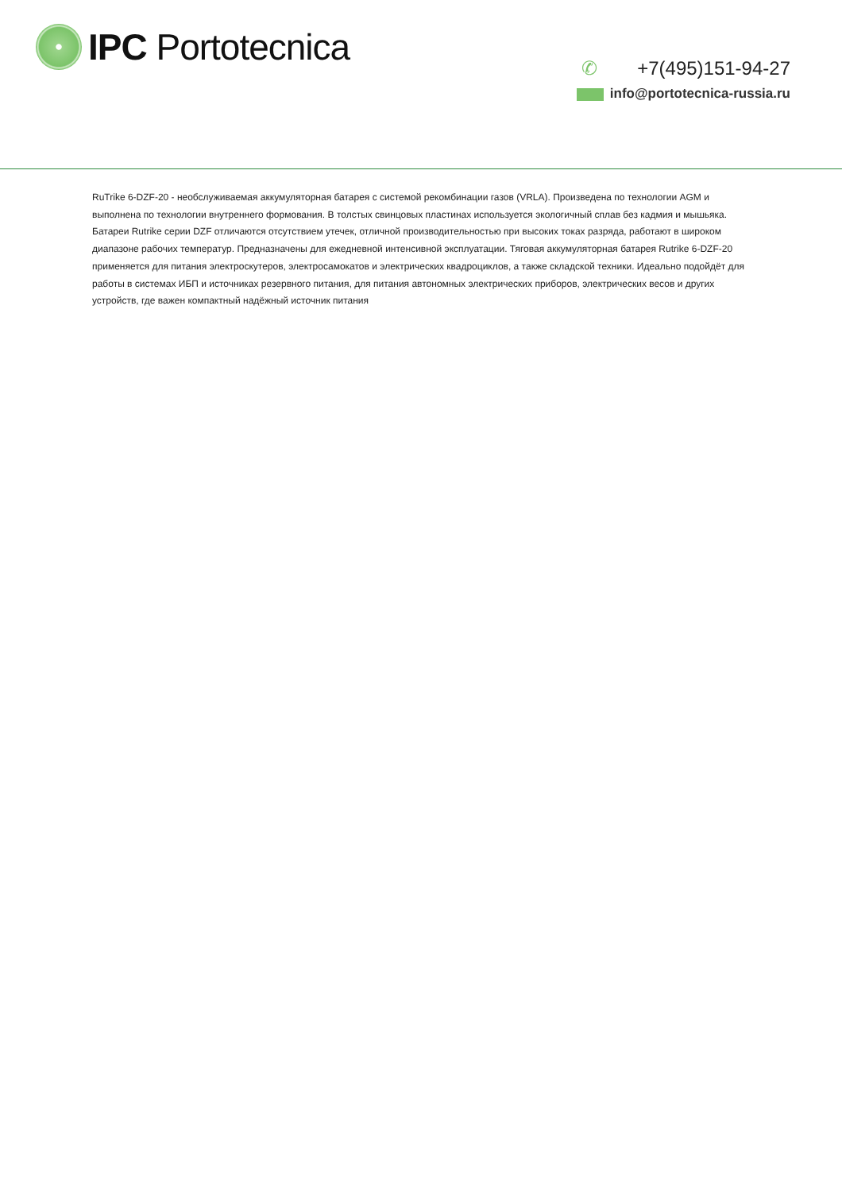IPC Portotecnica
✆ +7(495)151-94-27
info@portotecnica-russia.ru
RuTrike 6-DZF-20 - необслуживаемая аккумуляторная батарея с системой рекомбинации газов (VRLA). Произведена по технологии AGM и выполнена по технологии внутреннего формования. В толстых свинцовых пластинах используется экологичный сплав без кадмия и мышьяка. Батареи Rutrike серии DZF отличаются отсутствием утечек, отличной производительностью при высоких токах разряда, работают в широком диапазоне рабочих температур. Предназначены для ежедневной интенсивной эксплуатации. Тяговая аккумуляторная батарея Rutrike 6-DZF-20 применяется для питания электроскутеров, электросамокатов и электрических квадроциклов, а также складской техники. Идеально подойдёт для работы в системах ИБП и источниках резервного питания, для питания автономных электрических приборов, электрических весов и других устройств, где важен компактный надёжный источник питания